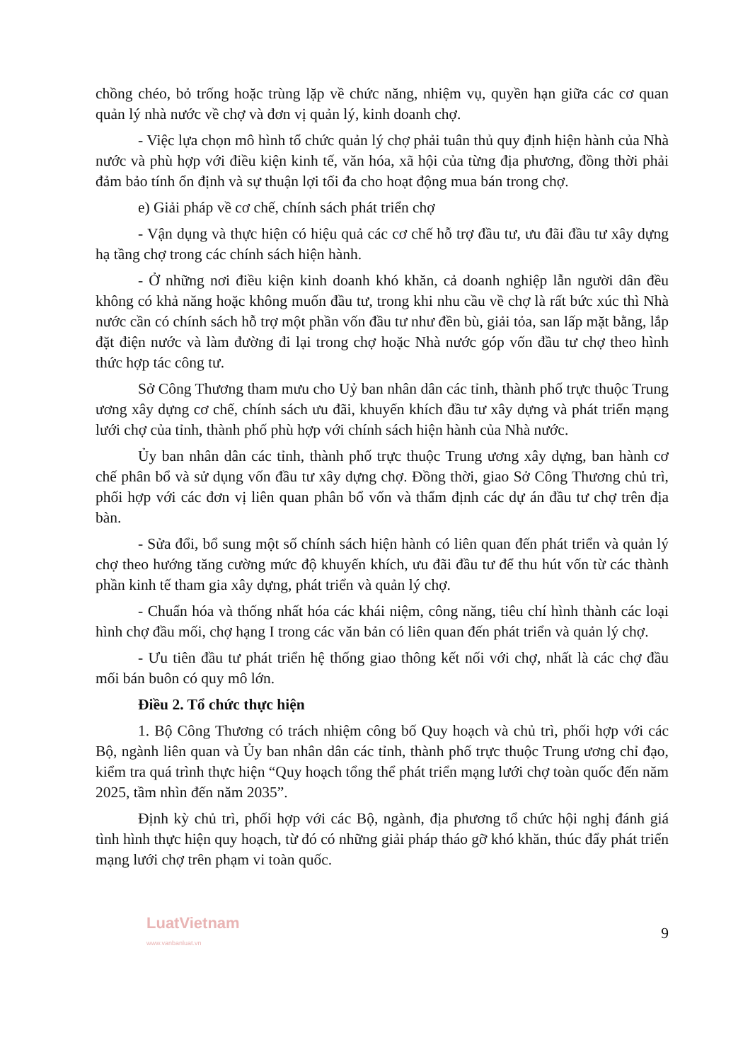chồng chéo, bỏ trống hoặc trùng lặp về chức năng, nhiệm vụ, quyền hạn giữa các cơ quan quản lý nhà nước về chợ và đơn vị quản lý, kinh doanh chợ.
- Việc lựa chọn mô hình tổ chức quản lý chợ phải tuân thủ quy định hiện hành của Nhà nước và phù hợp với điều kiện kinh tế, văn hóa, xã hội của từng địa phương, đồng thời phải đảm bảo tính ổn định và sự thuận lợi tối đa cho hoạt động mua bán trong chợ.
e) Giải pháp về cơ chế, chính sách phát triển chợ
- Vận dụng và thực hiện có hiệu quả các cơ chế hỗ trợ đầu tư, ưu đãi đầu tư xây dựng hạ tầng chợ trong các chính sách hiện hành.
- Ở những nơi điều kiện kinh doanh khó khăn, cả doanh nghiệp lẫn người dân đều không có khả năng hoặc không muốn đầu tư, trong khi nhu cầu về chợ là rất bức xúc thì Nhà nước cần có chính sách hỗ trợ một phần vốn đầu tư như đền bù, giải tỏa, san lấp mặt bằng, lắp đặt điện nước và làm đường đi lại trong chợ hoặc Nhà nước góp vốn đầu tư chợ theo hình thức hợp tác công tư.
Sở Công Thương tham mưu cho Uỷ ban nhân dân các tỉnh, thành phố trực thuộc Trung ương xây dựng cơ chế, chính sách ưu đãi, khuyến khích đầu tư xây dựng và phát triển mạng lưới chợ của tỉnh, thành phố phù hợp với chính sách hiện hành của Nhà nước.
Ủy ban nhân dân các tỉnh, thành phố trực thuộc Trung ương xây dựng, ban hành cơ chế phân bổ và sử dụng vốn đầu tư xây dựng chợ. Đồng thời, giao Sở Công Thương chủ trì, phối hợp với các đơn vị liên quan phân bổ vốn và thẩm định các dự án đầu tư chợ trên địa bàn.
- Sửa đổi, bổ sung một số chính sách hiện hành có liên quan đến phát triển và quản lý chợ theo hướng tăng cường mức độ khuyến khích, ưu đãi đầu tư để thu hút vốn từ các thành phần kinh tế tham gia xây dựng, phát triển và quản lý chợ.
- Chuẩn hóa và thống nhất hóa các khái niệm, công năng, tiêu chí hình thành các loại hình chợ đầu mối, chợ hạng I trong các văn bản có liên quan đến phát triển và quản lý chợ.
- Ưu tiên đầu tư phát triển hệ thống giao thông kết nối với chợ, nhất là các chợ đầu mối bán buôn có quy mô lớn.
Điều 2. Tổ chức thực hiện
1. Bộ Công Thương có trách nhiệm công bố Quy hoạch và chủ trì, phối hợp với các Bộ, ngành liên quan và Ủy ban nhân dân các tỉnh, thành phố trực thuộc Trung ương chỉ đạo, kiểm tra quá trình thực hiện “Quy hoạch tổng thể phát triển mạng lưới chợ toàn quốc đến năm 2025, tầm nhìn đến năm 2035”.
Định kỳ chủ trì, phối hợp với các Bộ, ngành, địa phương tổ chức hội nghị đánh giá tình hình thực hiện quy hoạch, từ đó có những giải pháp tháo gỡ khó khăn, thúc đẩy phát triển mạng lưới chợ trên phạm vi toàn quốc.
LuatVietnam
www.vanbanluat.vn
9